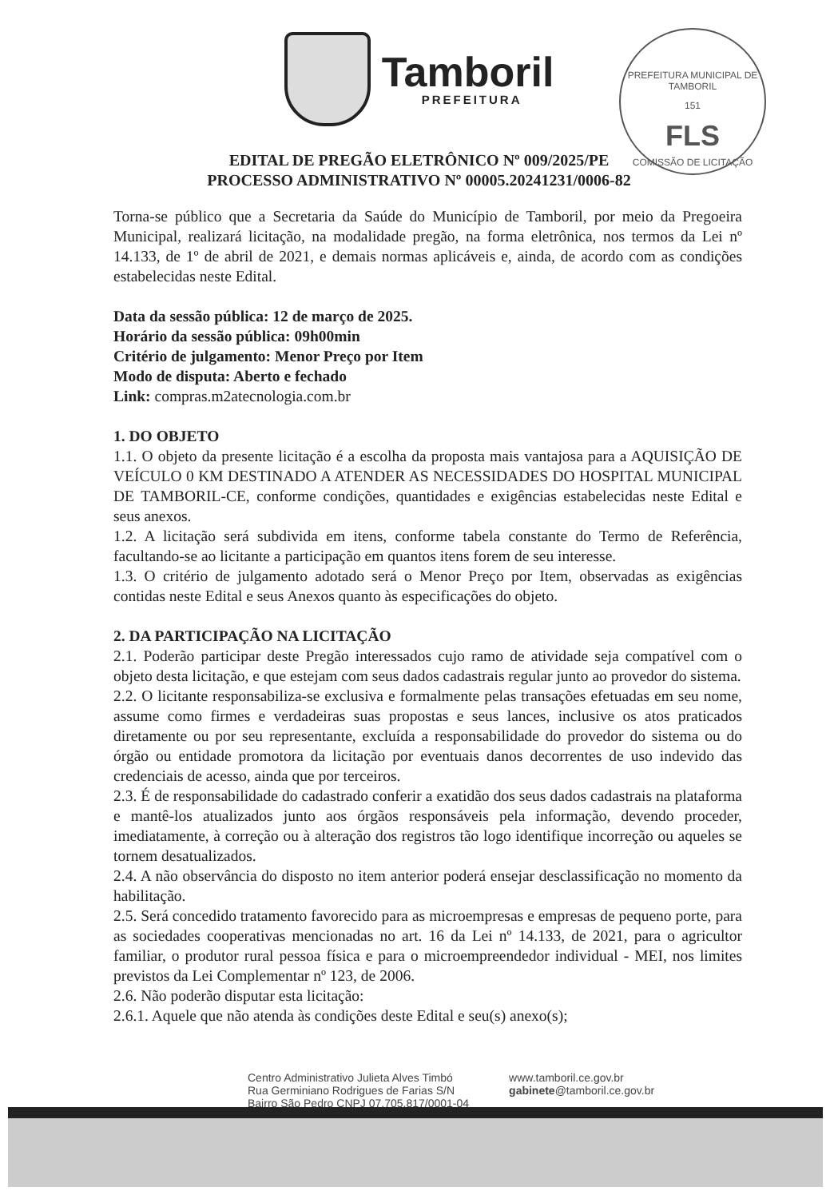Tamboril
PREFEITURA
PREFEITURA MUNICIPAL DE TAMBORIL
151
FLS
COMISSÃO DE LICITAÇÃO
EDITAL DE PREGÃO ELETRÔNICO Nº 009/2025/PE
PROCESSO ADMINISTRATIVO Nº 00005.20241231/0006-82
Torna-se público que a Secretaria da Saúde do Município de Tamboril, por meio da Pregoeira Municipal, realizará licitação, na modalidade pregão, na forma eletrônica, nos termos da Lei nº 14.133, de 1º de abril de 2021, e demais normas aplicáveis e, ainda, de acordo com as condições estabelecidas neste Edital.
Data da sessão pública: 12 de março de 2025.
Horário da sessão pública: 09h00min
Critério de julgamento: Menor Preço por Item
Modo de disputa: Aberto e fechado
Link: compras.m2atecnologia.com.br
1. DO OBJETO
1.1. O objeto da presente licitação é a escolha da proposta mais vantajosa para a AQUISIÇÃO DE VEÍCULO 0 KM DESTINADO A ATENDER AS NECESSIDADES DO HOSPITAL MUNICIPAL DE TAMBORIL-CE, conforme condições, quantidades e exigências estabelecidas neste Edital e seus anexos.
1.2. A licitação será subdivida em itens, conforme tabela constante do Termo de Referência, facultando-se ao licitante a participação em quantos itens forem de seu interesse.
1.3. O critério de julgamento adotado será o Menor Preço por Item, observadas as exigências contidas neste Edital e seus Anexos quanto às especificações do objeto.
2. DA PARTICIPAÇÃO NA LICITAÇÃO
2.1. Poderão participar deste Pregão interessados cujo ramo de atividade seja compatível com o objeto desta licitação, e que estejam com seus dados cadastrais regular junto ao provedor do sistema.
2.2. O licitante responsabiliza-se exclusiva e formalmente pelas transações efetuadas em seu nome, assume como firmes e verdadeiras suas propostas e seus lances, inclusive os atos praticados diretamente ou por seu representante, excluída a responsabilidade do provedor do sistema ou do órgão ou entidade promotora da licitação por eventuais danos decorrentes de uso indevido das credenciais de acesso, ainda que por terceiros.
2.3. É de responsabilidade do cadastrado conferir a exatidão dos seus dados cadastrais na plataforma e mantê-los atualizados junto aos órgãos responsáveis pela informação, devendo proceder, imediatamente, à correção ou à alteração dos registros tão logo identifique incorreção ou aqueles se tornem desatualizados.
2.4. A não observância do disposto no item anterior poderá ensejar desclassificação no momento da habilitação.
2.5. Será concedido tratamento favorecido para as microempresas e empresas de pequeno porte, para as sociedades cooperativas mencionadas no art. 16 da Lei nº 14.133, de 2021, para o agricultor familiar, o produtor rural pessoa física e para o microempreendedor individual - MEI, nos limites previstos da Lei Complementar nº 123, de 2006.
2.6. Não poderão disputar esta licitação:
2.6.1. Aquele que não atenda às condições deste Edital e seu(s) anexo(s);
Centro Administrativo Julieta Alves Timbó
Rua Germiniano Rodrigues de Farias S/N
Bairro São Pedro CNPJ 07.705.817/0001-04
www.tamboril.ce.gov.br
gabinete@tamboril.ce.gov.br